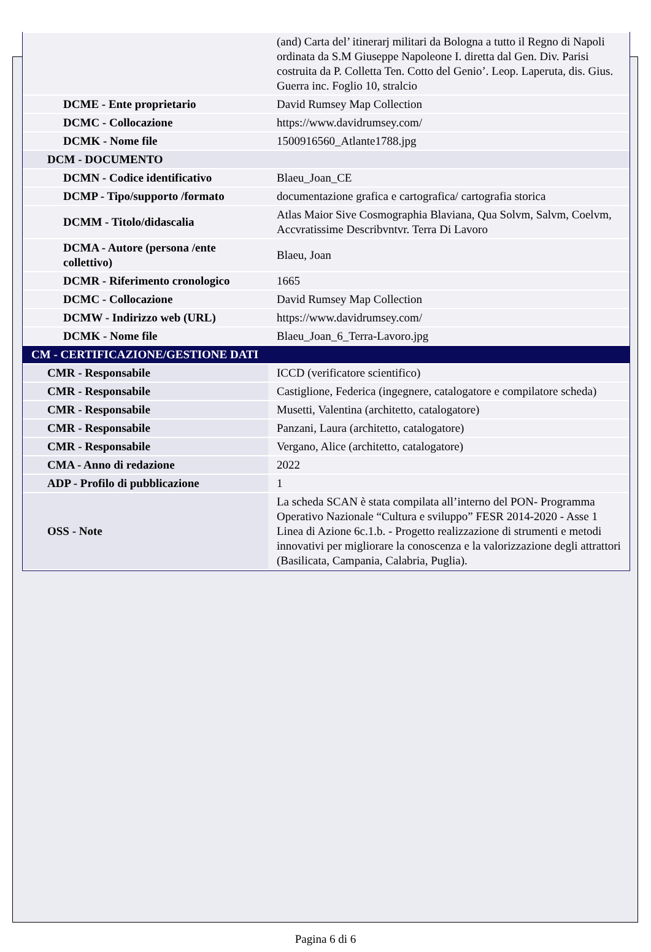| | (and) Carta del’ itinerarj militari da Bologna a tutto il Regno di Napoli ordinata da S.M Giuseppe Napoleone I. diretta dal Gen. Div. Parisi costruita da P. Colletta Ten. Cotto del Genio’. Leop. Laperuta, dis. Gius. Guerra inc. Foglio 10, stralcio |
| DCME - Ente proprietario | David Rumsey Map Collection |
| DCMC - Collocazione | https://www.davidrumsey.com/ |
| DCMK - Nome file | 1500916560_Atlante1788.jpg |
| DCM - DOCUMENTO | |
| DCMN - Codice identificativo | Blaeu_Joan_CE |
| DCMP - Tipo/supporto /formato | documentazione grafica e cartografica/ cartografia storica |
| DCMM - Titolo/didascalia | Atlas Maior Sive Cosmographia Blaviana, Qua Solvm, Salvm, Coelvm, Accvratissime Describvntvr. Terra Di Lavoro |
| DCMA - Autore (persona /ente collettivo) | Blaeu, Joan |
| DCMR - Riferimento cronologico | 1665 |
| DCMC - Collocazione | David Rumsey Map Collection |
| DCMW - Indirizzo web (URL) | https://www.davidrumsey.com/ |
| DCMK - Nome file | Blaeu_Joan_6_Terra-Lavoro.jpg |
| CM - CERTIFICAZIONE/GESTIONE DATI | |
| CMR - Responsabile | ICCD (verificatore scientifico) |
| CMR - Responsabile | Castiglione, Federica (ingegnere, catalogatore e compilatore scheda) |
| CMR - Responsabile | Musetti, Valentina (architetto, catalogatore) |
| CMR - Responsabile | Panzani, Laura (architetto, catalogatore) |
| CMR - Responsabile | Vergano, Alice (architetto, catalogatore) |
| CMA - Anno di redazione | 2022 |
| ADP - Profilo di pubblicazione | 1 |
| OSS - Note | La scheda SCAN è stata compilata all’interno del PON- Programma Operativo Nazionale “Cultura e sviluppo” FESR 2014-2020 - Asse 1 Linea di Azione 6c.1.b. - Progetto realizzazione di strumenti e metodi innovativi per migliorare la conoscenza e la valorizzazione degli attrattori (Basilicata, Campania, Calabria, Puglia). |
Pagina 6 di 6